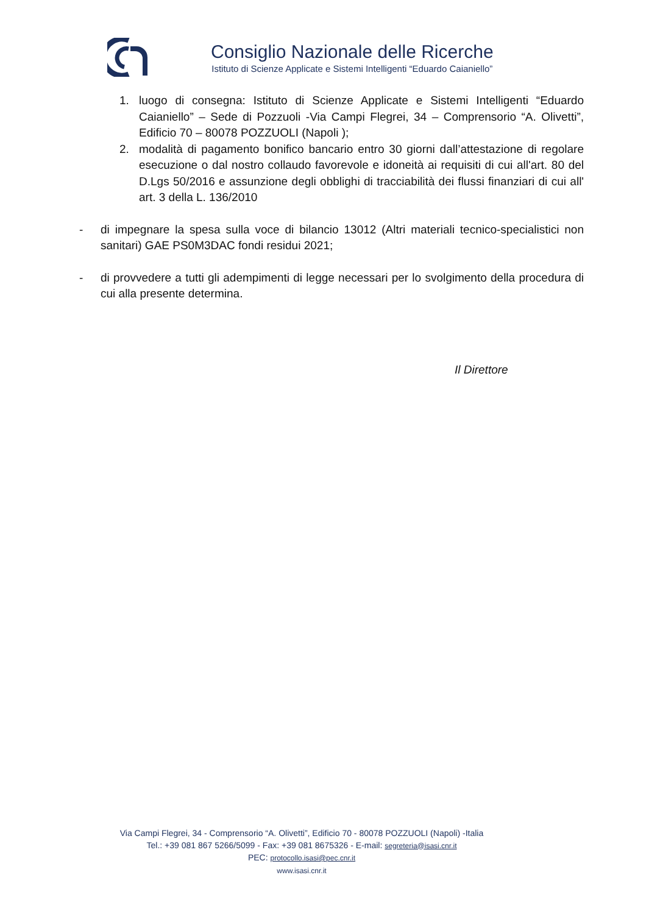Consiglio Nazionale delle Ricerche
Istituto di Scienze Applicate e Sistemi Intelligenti “Eduardo Caianiello”
1. luogo di consegna: Istituto di Scienze Applicate e Sistemi Intelligenti “Eduardo Caianiello” – Sede di Pozzuoli -Via Campi Flegrei, 34 – Comprensorio “A. Olivetti”, Edificio 70 – 80078 POZZUOLI (Napoli );
2. modalità di pagamento bonifico bancario entro 30 giorni dall’attestazione di regolare esecuzione o dal nostro collaudo favorevole e idoneità ai requisiti di cui all'art. 80 del D.Lgs 50/2016 e assunzione degli obblighi di tracciabilità dei flussi finanziari di cui all' art. 3 della L. 136/2010
- di impegnare la spesa sulla voce di bilancio 13012 (Altri materiali tecnico-specialistici non sanitari) GAE PS0M3DAC fondi residui 2021;
- di provvedere a tutti gli adempimenti di legge necessari per lo svolgimento della procedura di cui alla presente determina.
Il Direttore
Via Campi Flegrei, 34 - Comprensorio “A. Olivetti”, Edificio 70 - 80078 POZZUOLI (Napoli) -Italia
Tel.: +39 081 867 5266/5099 - Fax: +39 081 8675326 - E-mail: segreteria@isasi.cnr.it
PEC: protocollo.isasi@pec.cnr.it
www.isasi.cnr.it